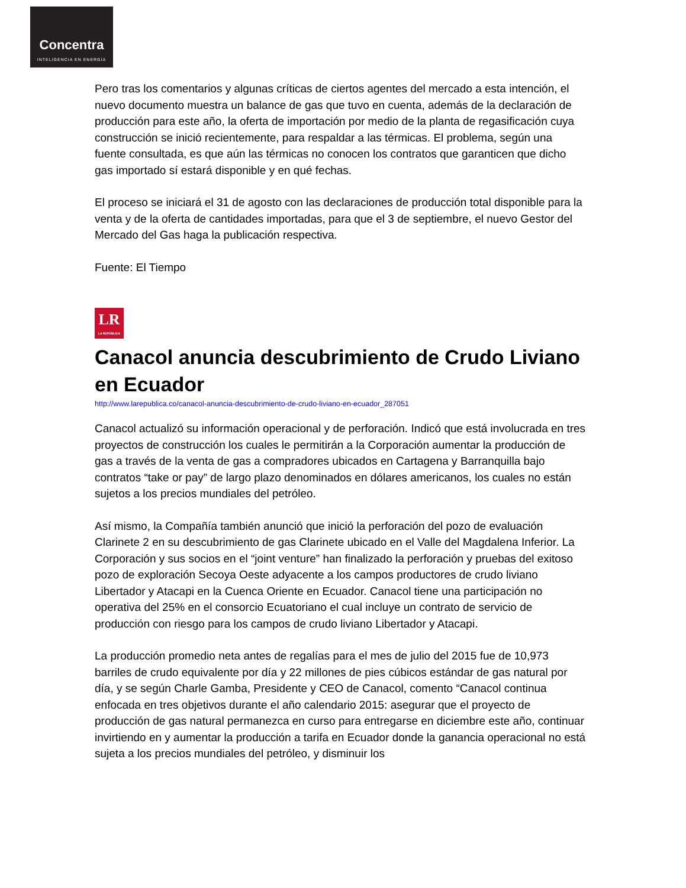Concentra
INTELIGENCIA EN ENERGÍA
Pero tras los comentarios y algunas críticas de ciertos agentes del mercado a esta intención, el nuevo documento muestra un balance de gas que tuvo en cuenta, además de la declaración de producción para este año, la oferta de importación por medio de la planta de regasificación cuya construcción se inició recientemente, para respaldar a las térmicas. El problema, según una fuente consultada, es que aún las térmicas no conocen los contratos que garanticen que dicho gas importado sí estará disponible y en qué fechas.
El proceso se iniciará el 31 de agosto con las declaraciones de producción total disponible para la venta y de la oferta de cantidades importadas, para que el 3 de septiembre, el nuevo Gestor del Mercado del Gas haga la publicación respectiva.
Fuente: El Tiempo
LR
LA REPÚBLICA
Canacol anuncia descubrimiento de Crudo Liviano en Ecuador
http://www.larepublica.co/canacol-anuncia-descubrimiento-de-crudo-liviano-en-ecuador_287051
Canacol actualizó su información operacional y de perforación. Indicó que está involucrada en tres proyectos de construcción los cuales le permitirán a la Corporación aumentar la producción de gas a través de la venta de gas a compradores ubicados en Cartagena y Barranquilla bajo contratos “take or pay” de largo plazo denominados en dólares americanos, los cuales no están sujetos a los precios mundiales del petróleo.
Así mismo, la Compañía también anunció que inició la perforación del pozo de evaluación Clarinete 2 en su descubrimiento de gas Clarinete ubicado en el Valle del Magdalena Inferior. La Corporación y sus socios en el “joint venture” han finalizado la perforación y pruebas del exitoso pozo de exploración Secoya Oeste adyacente a los campos productores de crudo liviano Libertador y Atacapi en la Cuenca Oriente en Ecuador. Canacol tiene una participación no operativa del 25% en el consorcio Ecuatoriano el cual incluye un contrato de servicio de producción con riesgo para los campos de crudo liviano Libertador y Atacapi.
La producción promedio neta antes de regalías para el mes de julio del 2015 fue de 10,973 barriles de crudo equivalente por día y 22 millones de pies cúbicos estándar de gas natural por día, y se según Charle Gamba, Presidente y CEO de Canacol, comento “Canacol continua enfocada en tres objetivos durante el año calendario 2015: asegurar que el proyecto de producción de gas natural permanezca en curso para entregarse en diciembre este año, continuar invirtiendo en y aumentar la producción a tarifa en Ecuador donde la ganancia operacional no está sujeta a los precios mundiales del petróleo, y disminuir los